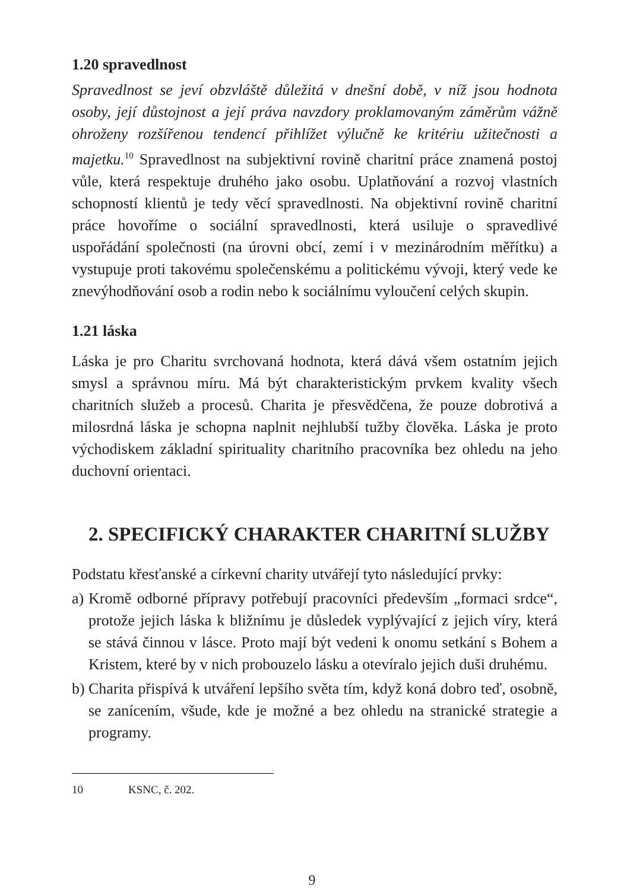1.20 spravedlnost
Spravedlnost se jeví obzvláště důležitá v dnešní době, v níž jsou hodnota osoby, její důstojnost a její práva navzdory proklamovaným záměrům vážně ohroženy rozšířenou tendencí přihlížet výlučně ke kritériu užitečnosti a majetku.<sup>10</sup> Spravedlnost na subjektivní rovině charitní práce znamená postoj vůle, která respektuje druhého jako osobu. Uplatňování a rozvoj vlastních schopností klientů je tedy věcí spravedlnosti. Na objektivní rovině charitní práce hovoříme o sociální spravedlnosti, která usiluje o spravedlivé uspořádání společnosti (na úrovni obcí, zemí i v mezinárodním měřítku) a vystupuje proti takovému společenskému a politickému vývoji, který vede ke znevýhodňování osob a rodin nebo k sociálnímu vyloučení celých skupin.
1.21 láska
Láska je pro Charitu svrchovaná hodnota, která dává všem ostatním jejich smysl a správnou míru. Má být charakteristickým prvkem kvality všech charitních služeb a procesů. Charita je přesvědčena, že pouze dobrotivá a milosrdná láska je schopna naplnit nejhlubší tužby člověka. Láska je proto východiskem základní spirituality charitního pracovníka bez ohledu na jeho duchovní orientaci.
2. SPECIFICKÝ CHARAKTER CHARITNÍ SLUŽBY
Podstatu křesťanské a církevní charity utvářejí tyto následující prvky:
a) Kromě odborné přípravy potřebují pracovníci především „formaci srdce“, protože jejich láska k bližnímu je důsledek vyplývající z jejich víry, která se stává činnou v lásce. Proto mají být vedeni k onomu setkání s Bohem a Kristem, které by v nich probouzelo lásku a otevíralo jejich duši druhému.
b) Charita přispívá k utváření lepšího světa tím, když koná dobro teď, osobně, se zanícením, všude, kde je možné a bez ohledu na stranické strategie a programy.
10 KSNC, č. 202.
9